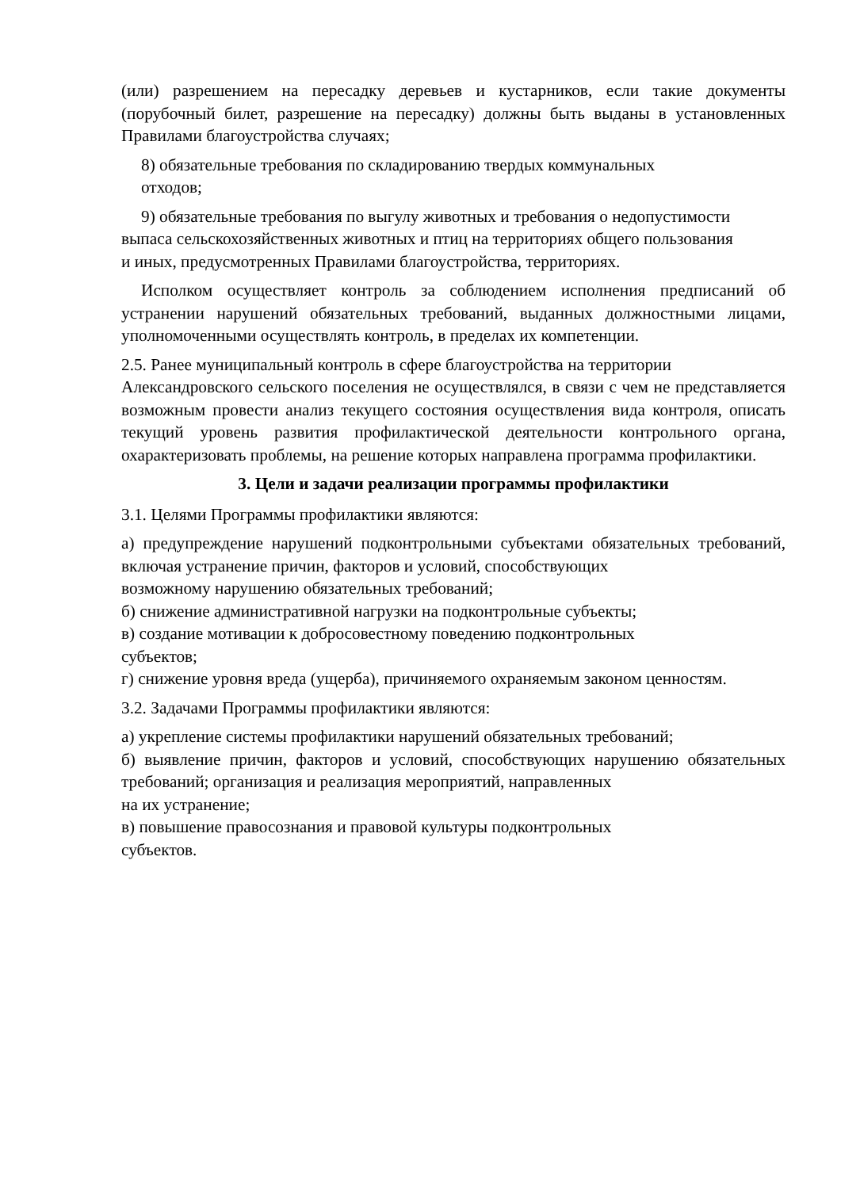(или) разрешением на пересадку деревьев и кустарников, если такие документы (порубочный билет, разрешение на пересадку) должны быть выданы в установленных Правилами благоустройства случаях;
8) обязательные требования по складированию твердых коммунальных
отходов;
9) обязательные требования по выгулу животных и требования о недопустимости
выпаса сельскохозяйственных животных и птиц на территориях общего пользования
и иных, предусмотренных Правилами благоустройства, территориях.
Исполком осуществляет контроль за соблюдением исполнения предписаний об устранении нарушений обязательных требований, выданных должностными лицами, уполномоченными осуществлять контроль, в пределах их компетенции.
2.5. Ранее муниципальный контроль в сфере благоустройства на территории
Александровского сельского поселения не осуществлялся, в связи с чем не представляется возможным провести анализ текущего состояния осуществления вида контроля, описать текущий уровень развития профилактической деятельности контрольного органа, охарактеризовать проблемы, на решение которых направлена программа профилактики.
3. Цели и задачи реализации программы профилактики
3.1. Целями Программы профилактики являются:
а) предупреждение нарушений подконтрольными субъектами обязательных требований, включая устранение причин, факторов и условий, способствующих
возможному нарушению обязательных требований;
б) снижение административной нагрузки на подконтрольные субъекты;
в) создание мотивации к добросовестному поведению подконтрольных
субъектов;
г) снижение уровня вреда (ущерба), причиняемого охраняемым законом ценностям.
3.2. Задачами Программы профилактики являются:
а) укрепление системы профилактики нарушений обязательных требований;
б) выявление причин, факторов и условий, способствующих нарушению обязательных требований; организация и реализация мероприятий, направленных
на их устранение;
в) повышение правосознания и правовой культуры подконтрольных
субъектов.